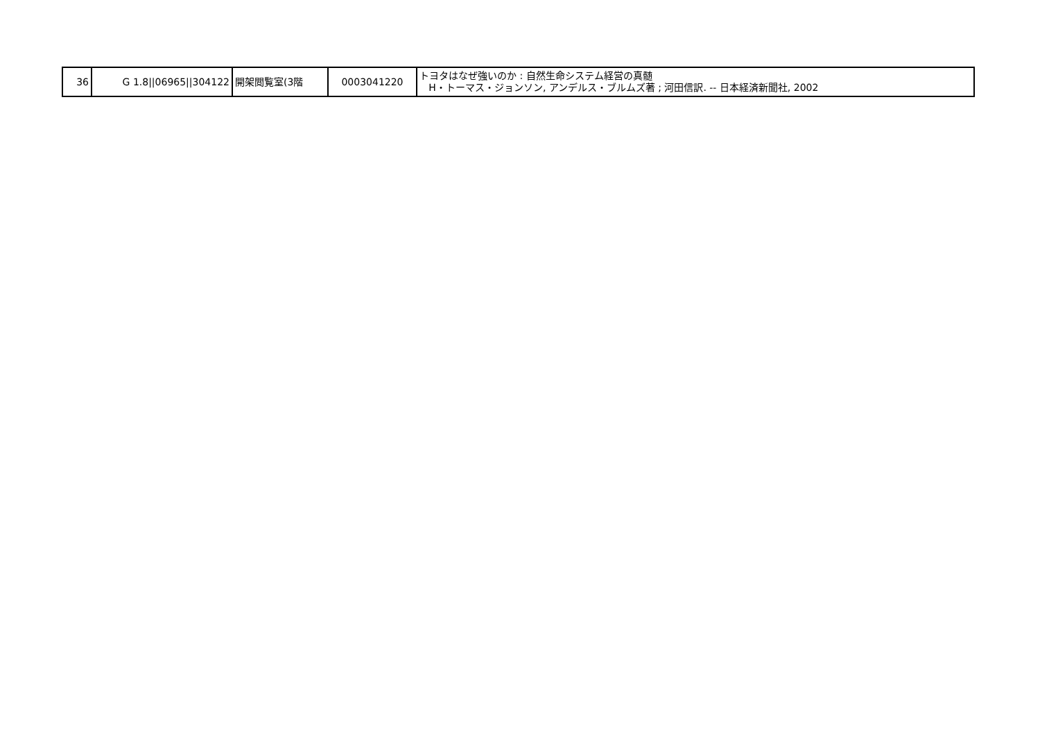| 36 | G 1.8//06965//304122 | 開架閲覧室(3階 | 0003041220 | トヨタはなぜ強いのか : 自然生命システム経営の真髄 H・トーマス・ジョンソン, アンデルス・ブルムズ著 ; 河田信訳. -- 日本経済新聞社, 2002 |